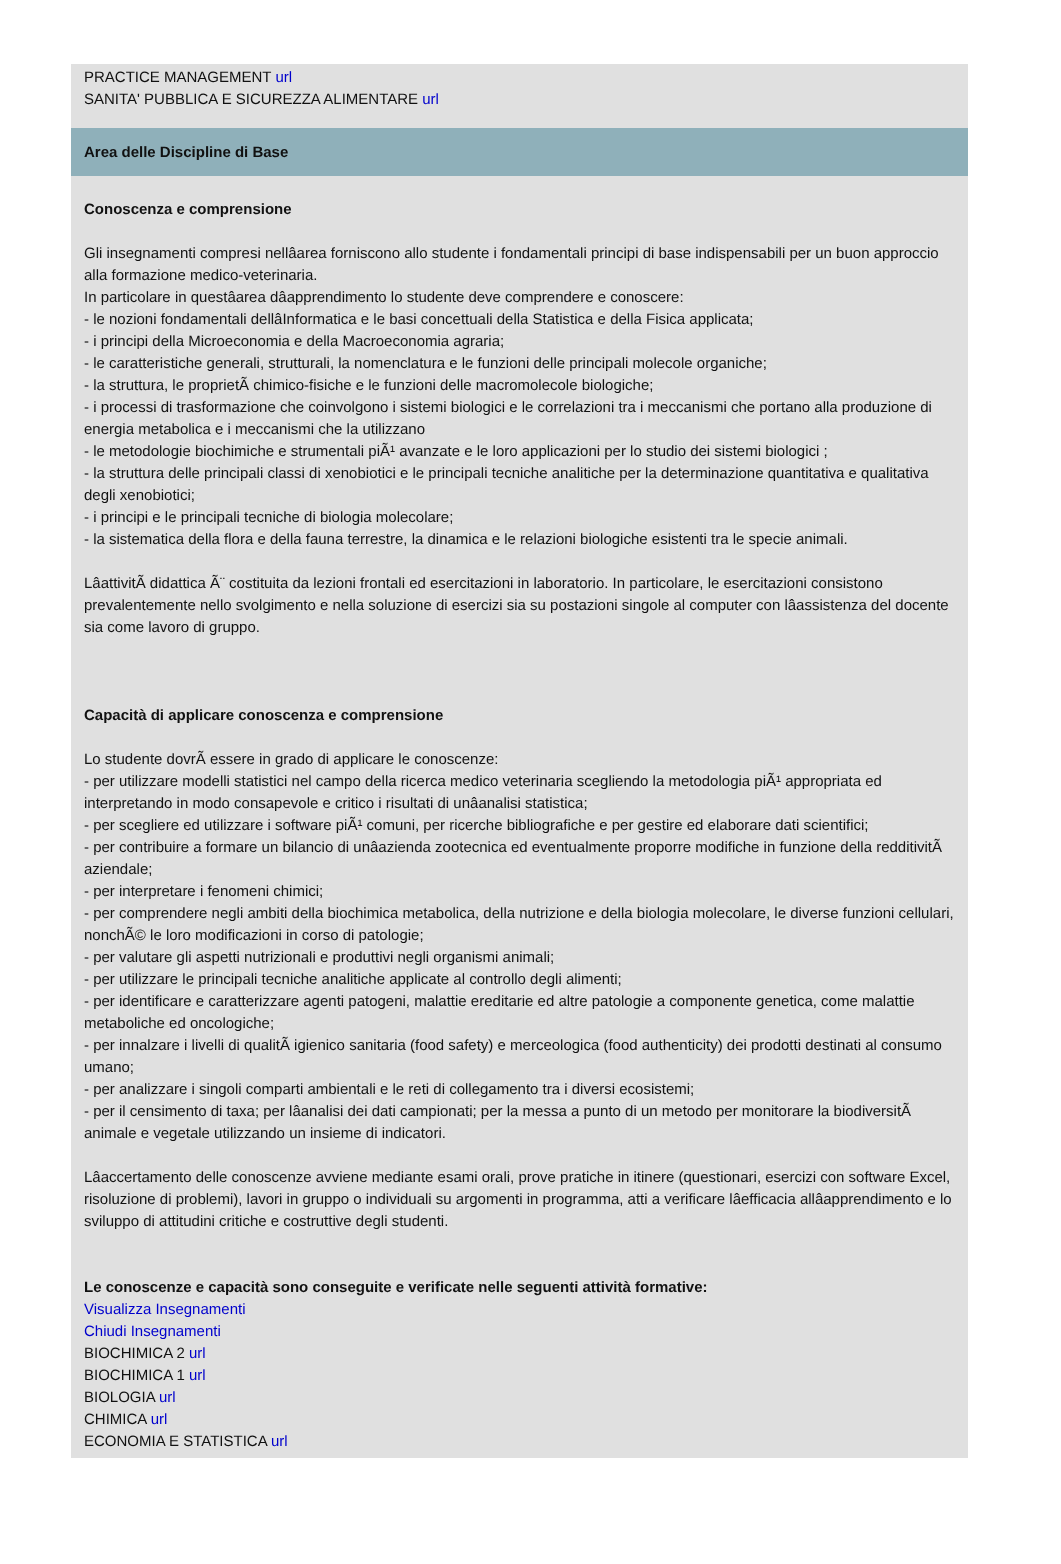PRACTICE MANAGEMENT url
SANITA' PUBBLICA E SICUREZZA ALIMENTARE url
Area delle Discipline di Base
Conoscenza e comprensione
Gli insegnamenti compresi nellâarea forniscono allo studente i fondamentali principi di base indispensabili per un buon approccio alla formazione medico-veterinaria.
In particolare in questâarea dâapprendimento lo studente deve comprendere e conoscere:
- le nozioni fondamentali dellâInformatica e le basi concettuali della Statistica e della Fisica applicata;
- i principi della Microeconomia e della Macroeconomia agraria;
- le caratteristiche generali, strutturali, la nomenclatura e le funzioni delle principali molecole organiche;
- la struttura, le proprietÃ chimico-fisiche e le funzioni delle macromolecole biologiche;
- i processi di trasformazione che coinvolgono i sistemi biologici e le correlazioni tra i meccanismi che portano alla produzione di energia metabolica e i meccanismi che la utilizzano
- le metodologie biochimiche e strumentali piÃ¹ avanzate e le loro applicazioni per lo studio dei sistemi biologici ;
- la struttura delle principali classi di xenobiotici e le principali tecniche analitiche per la determinazione quantitativa e qualitativa degli xenobiotici;
- i principi e le principali tecniche di biologia molecolare;
- la sistematica della flora e della fauna terrestre, la dinamica e le relazioni biologiche esistenti tra le specie animali.
LâattivitÃ didattica Ã¨ costituita da lezioni frontali ed esercitazioni in laboratorio. In particolare, le esercitazioni consistono prevalentemente nello svolgimento e nella soluzione di esercizi sia su postazioni singole al computer con lâassistenza del docente sia come lavoro di gruppo.
Capacità di applicare conoscenza e comprensione
Lo studente dovrÃ essere in grado di applicare le conoscenze:
- per utilizzare modelli statistici nel campo della ricerca medico veterinaria scegliendo la metodologia piÃ¹ appropriata ed interpretando in modo consapevole e critico i risultati di unâanalisi statistica;
- per scegliere ed utilizzare i software piÃ¹ comuni, per ricerche bibliografiche e per gestire ed elaborare dati scientifici;
- per contribuire a formare un bilancio di unâazienda zootecnica ed eventualmente proporre modifiche in funzione della redditivitÃ aziendale;
- per interpretare i fenomeni chimici;
- per comprendere negli ambiti della biochimica metabolica, della nutrizione e della biologia molecolare, le diverse funzioni cellulari, nonchÃ© le loro modificazioni in corso di patologie;
- per valutare gli aspetti nutrizionali e produttivi negli organismi animali;
- per utilizzare le principali tecniche analitiche applicate al controllo degli alimenti;
- per identificare e caratterizzare agenti patogeni, malattie ereditarie ed altre patologie a componente genetica, come malattie metaboliche ed oncologiche;
- per innalzare i livelli di qualitÃ igienico sanitaria (food safety) e merceologica (food authenticity) dei prodotti destinati al consumo umano;
- per analizzare i singoli comparti ambientali e le reti di collegamento tra i diversi ecosistemi;
- per il censimento di taxa; per lâanalisi dei dati campionati; per la messa a punto di un metodo per monitorare la biodiversitÃ animale e vegetale utilizzando un insieme di indicatori.
Lâaccertamento delle conoscenze avviene mediante esami orali, prove pratiche in itinere (questionari, esercizi con software Excel, risoluzione di problemi), lavori in gruppo o individuali su argomenti in programma, atti a verificare lâefficacia allâapprendimento e lo sviluppo di attitudini critiche e costruttive degli studenti.
Le conoscenze e capacità sono conseguite e verificate nelle seguenti attività formative:
Visualizza Insegnamenti
Chiudi Insegnamenti
BIOCHIMICA 2 url
BIOCHIMICA 1 url
BIOLOGIA url
CHIMICA url
ECONOMIA E STATISTICA url